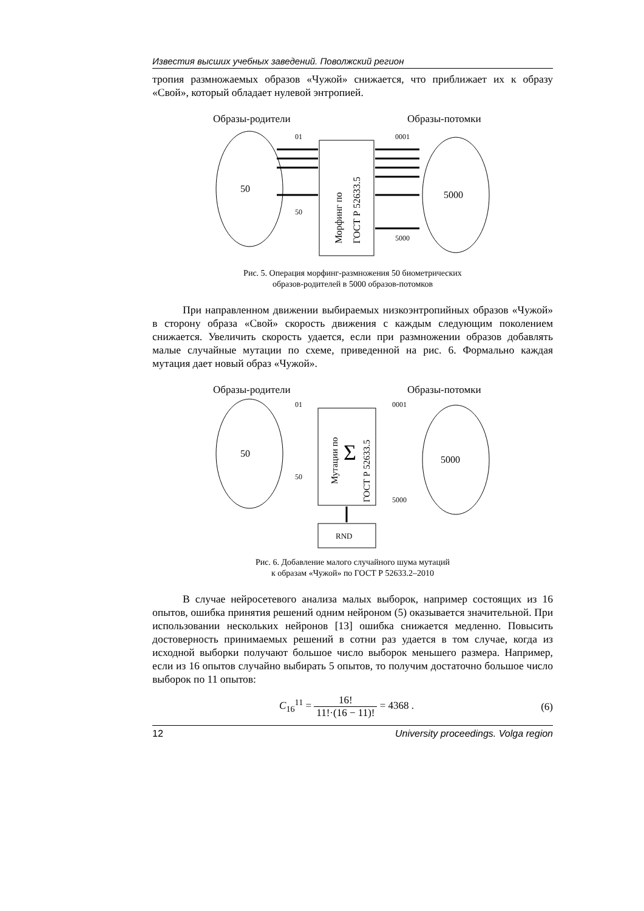Известия высших учебных заведений. Поволжский регион
тропия размножаемых образов «Чужой» снижается, что приближает их к образу «Свой», который обладает нулевой энтропией.
Образы-родители
Образы-потомки
50
5000
Морфинг по
ГОСТ Р 52633.5
01
50
0001
5000
Рис. 5. Операция морфинг-размножения 50 биометрических
образов-родителей в 5000 образов-потомков
При направленном движении выбираемых низкоэнтропийных образов «Чужой» в сторону образа «Свой» скорость движения с каждым следующим поколением снижается. Увеличить скорость удается, если при размножении образов добавлять малые случайные мутации по схеме, приведенной на рис. 6. Формально каждая мутация дает новый образ «Чужой».
Образы-родители
Образы-потомки
50
5000
Мутации по
Σ
ГОСТ Р 52633.5
RND
01
50
0001
5000
Рис. 6. Добавление малого случайного шума мутаций
к образам «Чужой» по ГОСТ Р 52633.2–2010
В случае нейросетевого анализа малых выборок, например состоящих из 16 опытов, ошибка принятия решений одним нейроном (5) оказывается значительной. При использовании нескольких нейронов [13] ошибка снижается медленно. Повысить достоверность принимаемых решений в сотни раз удается в том случае, когда из исходной выборки получают большое число выборок меньшего размера. Например, если из 16 опытов случайно выбирать 5 опытов, то получим достаточно большое число выборок по 11 опытов:
C<sub>16</sub><sup>11</sup> = 16! 11!·(16 − 11)! = 4368 . (6)
12 University proceedings. Volga region